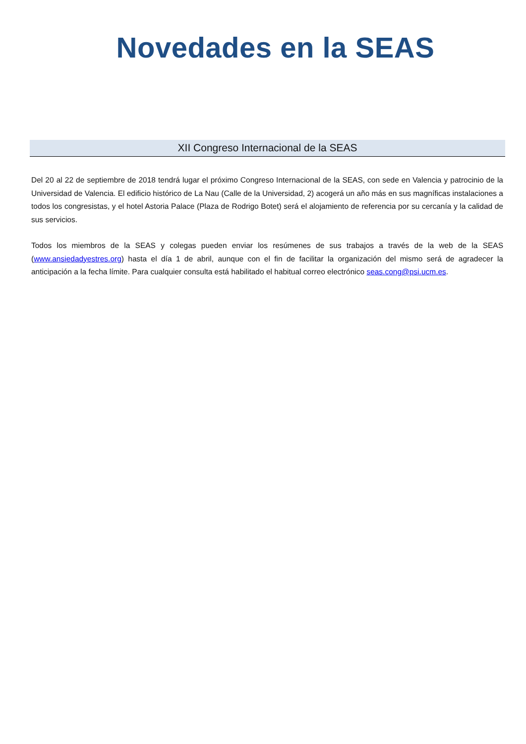Novedades en la SEAS
XII Congreso Internacional de la SEAS
Del 20 al 22 de septiembre de 2018 tendrá lugar el próximo Congreso Internacional de la SEAS, con sede en Valencia y patrocinio de la Universidad de Valencia. El edificio histórico de La Nau (Calle de la Universidad, 2) acogerá un año más en sus magníficas instalaciones a todos los congresistas, y el hotel Astoria Palace (Plaza de Rodrigo Botet) será el alojamiento de referencia por su cercanía y la calidad de sus servicios.
Todos los miembros de la SEAS y colegas pueden enviar los resúmenes de sus trabajos a través de la web de la SEAS (www.ansiedadyestres.org) hasta el día 1 de abril, aunque con el fin de facilitar la organización del mismo será de agradecer la anticipación a la fecha límite. Para cualquier consulta está habilitado el habitual correo electrónico seas.cong@psi.ucm.es.